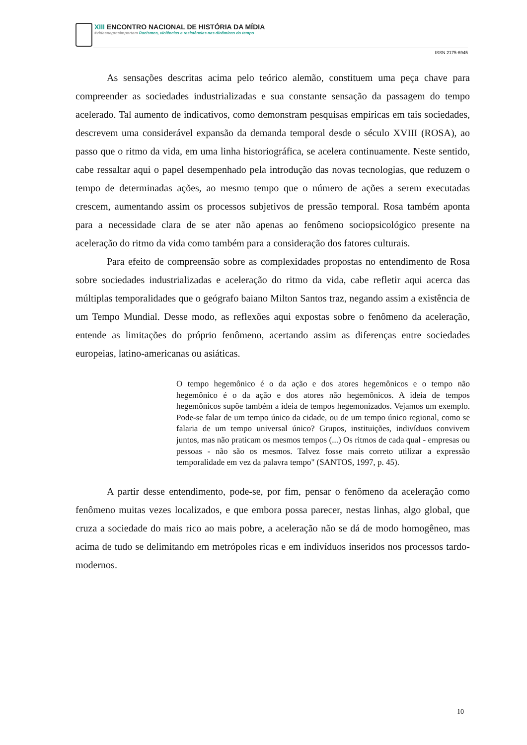XIII ENCONTRO NACIONAL DE HISTÓRIA DA MÍDIA
#vidasnegrasimportam Racismos, violências e resistências nas dinâmicas do tempo
ISSN 2175-6945
As sensações descritas acima pelo teórico alemão, constituem uma peça chave para compreender as sociedades industrializadas e sua constante sensação da passagem do tempo acelerado. Tal aumento de indicativos, como demonstram pesquisas empíricas em tais sociedades, descrevem uma considerável expansão da demanda temporal desde o século XVIII (ROSA), ao passo que o ritmo da vida, em uma linha historiográfica, se acelera continuamente. Neste sentido, cabe ressaltar aqui o papel desempenhado pela introdução das novas tecnologias, que reduzem o tempo de determinadas ações, ao mesmo tempo que o número de ações a serem executadas crescem, aumentando assim os processos subjetivos de pressão temporal. Rosa também aponta para a necessidade clara de se ater não apenas ao fenômeno sociopsicológico presente na aceleração do ritmo da vida como também para a consideração dos fatores culturais.
Para efeito de compreensão sobre as complexidades propostas no entendimento de Rosa sobre sociedades industrializadas e aceleração do ritmo da vida, cabe refletir aqui acerca das múltiplas temporalidades que o geógrafo baiano Milton Santos traz, negando assim a existência de um Tempo Mundial. Desse modo, as reflexões aqui expostas sobre o fenômeno da aceleração, entende as limitações do próprio fenômeno, acertando assim as diferenças entre sociedades europeias, latino-americanas ou asiáticas.
O tempo hegemônico é o da ação e dos atores hegemônicos e o tempo não hegemônico é o da ação e dos atores não hegemônicos. A ideia de tempos hegemônicos supõe também a ideia de tempos hegemonizados. Vejamos um exemplo. Pode-se falar de um tempo único da cidade, ou de um tempo único regional, como se falaria de um tempo universal único? Grupos, instituições, indivíduos convivem juntos, mas não praticam os mesmos tempos (...) Os ritmos de cada qual - empresas ou pessoas - não são os mesmos. Talvez fosse mais correto utilizar a expressão temporalidade em vez da palavra tempo" (SANTOS, 1997, p. 45).
A partir desse entendimento, pode-se, por fim, pensar o fenômeno da aceleração como fenômeno muitas vezes localizados, e que embora possa parecer, nestas linhas, algo global, que cruza a sociedade do mais rico ao mais pobre, a aceleração não se dá de modo homogêneo, mas acima de tudo se delimitando em metrópoles ricas e em indivíduos inseridos nos processos tardo-modernos.
10